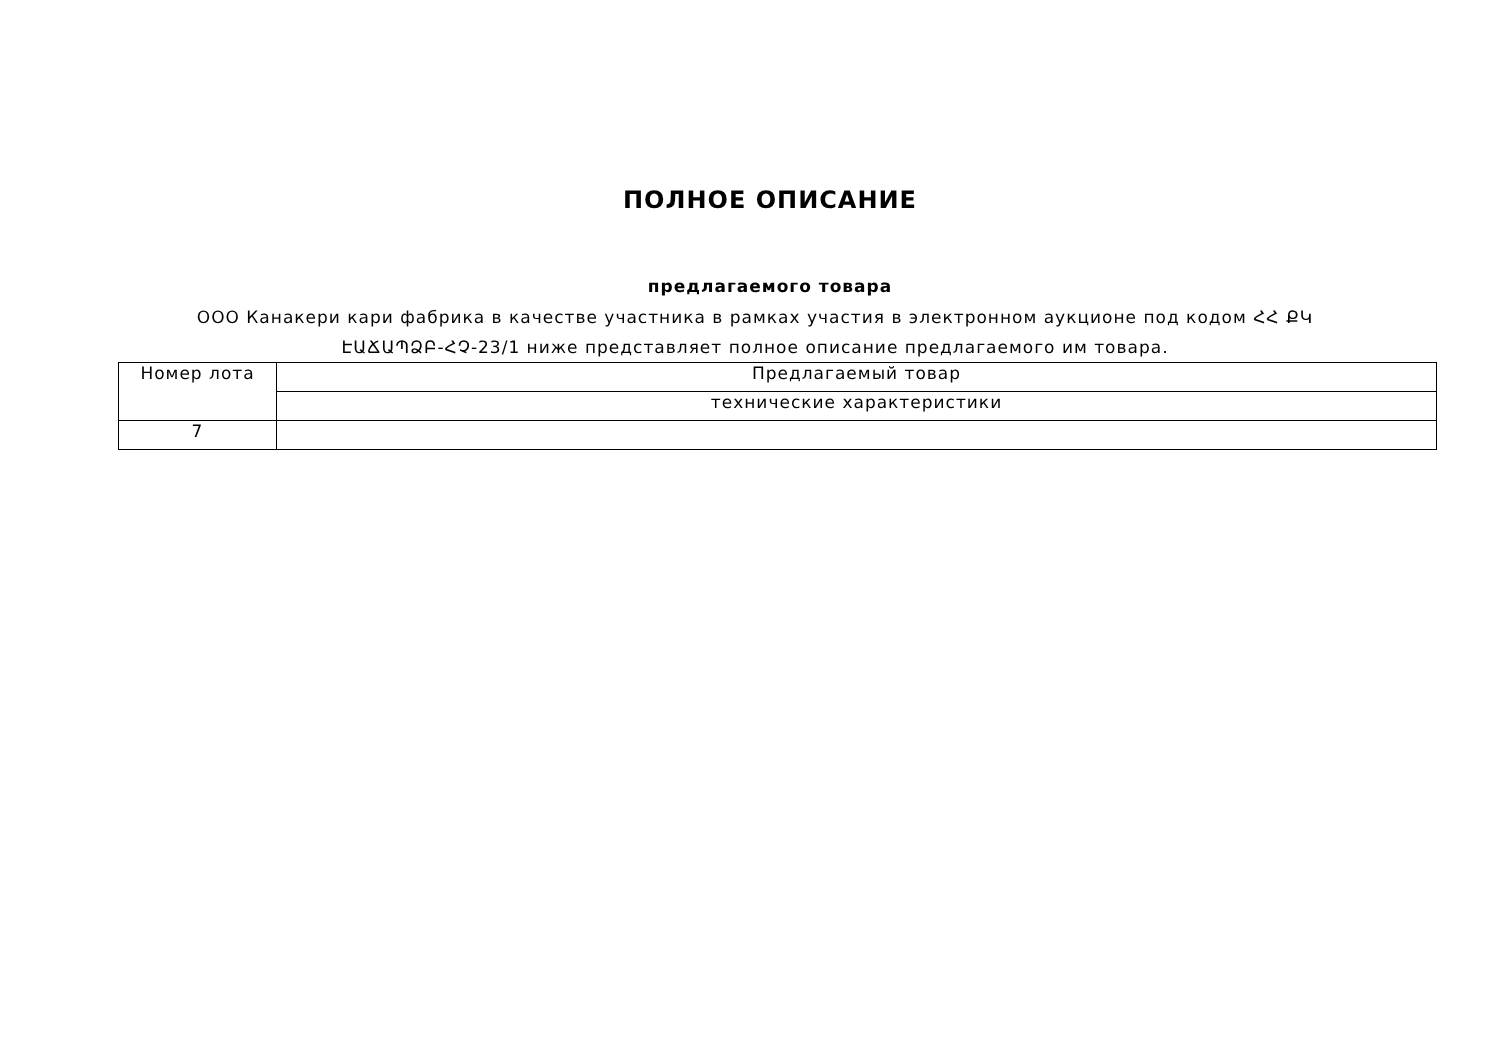ПОЛНОЕ ОПИСАНИЕ
предлагаемого товара
ООО Канакери кари фабрика в качестве участника в рамках участия в электронном аукционе под кодом ՀՀ ՔԿ ԷԱՃԱՊՁԲ-ՀՉ-23/1 ниже представляет полное описание предлагаемого им товара.
| Номер лота | Предлагаемый товар |
| | технические характеристики |
| 7 | |